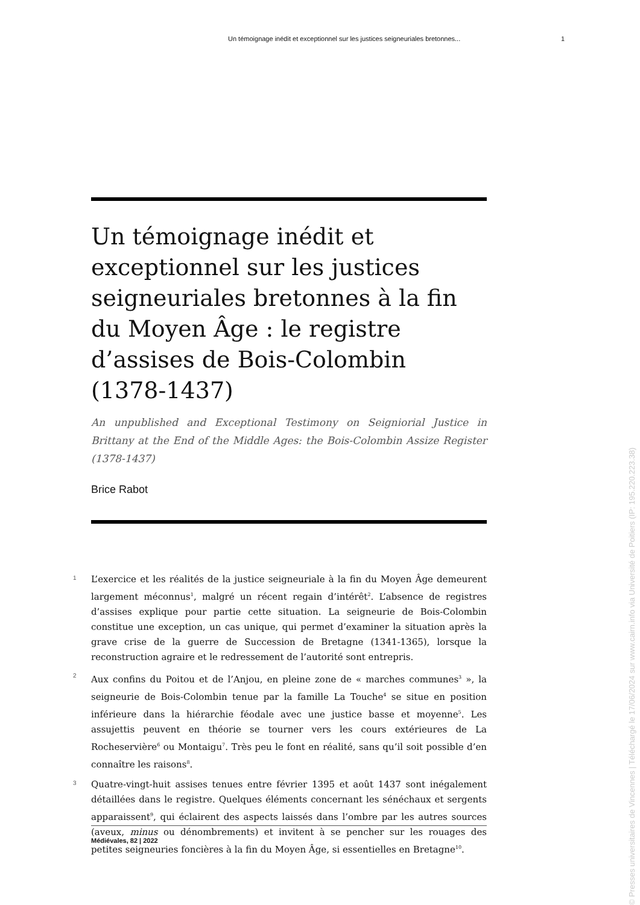Un témoignage inédit et exceptionnel sur les justices seigneuriales bretonnes... 1
Un témoignage inédit et exceptionnel sur les justices seigneuriales bretonnes à la fin du Moyen Âge : le registre d’assises de Bois-Colombin (1378-1437)
An unpublished and Exceptional Testimony on Seigniorial Justice in Brittany at the End of the Middle Ages: the Bois-Colombin Assize Register (1378-1437)
Brice Rabot
1 L’exercice et les réalités de la justice seigneuriale à la fin du Moyen Âge demeurent largement méconnus<sup>1</sup>, malgré un récent regain d’intérêt<sup>2</sup>. L’absence de registres d’assises explique pour partie cette situation. La seigneurie de Bois-Colombin constitue une exception, un cas unique, qui permet d’examiner la situation après la grave crise de la guerre de Succession de Bretagne (1341-1365), lorsque la reconstruction agraire et le redressement de l’autorité sont entrepris.
2 Aux confins du Poitou et de l’Anjou, en pleine zone de « marches communes<sup>3</sup> », la seigneurie de Bois-Colombin tenue par la famille La Touche<sup>4</sup> se situe en position inférieure dans la hiérarchie féodale avec une justice basse et moyenne<sup>5</sup>. Les assujettis peuvent en théorie se tourner vers les cours extérieures de La Rocheservière<sup>6</sup> ou Montaigu<sup>7</sup>. Très peu le font en réalité, sans qu’il soit possible d’en connaître les raisons<sup>8</sup>.
3 Quatre-vingt-huit assises tenues entre février 1395 et août 1437 sont inégalement détaillées dans le registre. Quelques éléments concernant les sénéchaux et sergents apparaissent<sup>9</sup>, qui éclairent des aspects laissés dans l’ombre par les autres sources (aveux, minus ou dénombrements) et invitent à se pencher sur les rouages des petites seigneuries foncières à la fin du Moyen Âge, si essentielles en Bretagne<sup>10</sup>.
Médiévales, 82 | 2022
© Presses universitaires de Vincennes | Téléchargé le 17/06/2024 sur www.cairn.info via Université de Poitiers (IP: 195.220.223.38)